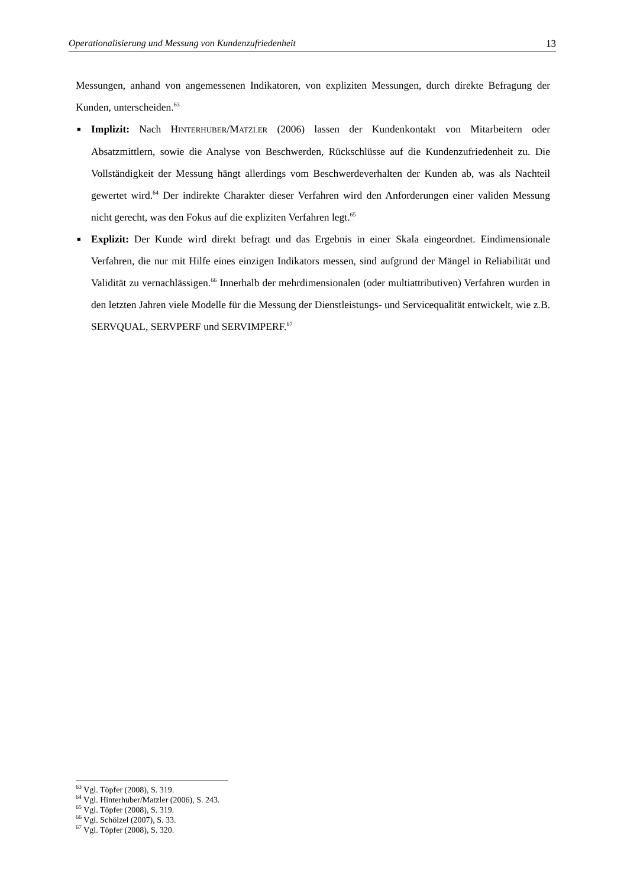Operationalisierung und Messung von Kundenzufriedenheit 13
Messungen, anhand von angemessenen Indikatoren, von expliziten Messungen, durch direkte Befragung der Kunden, unterscheiden.<sup>63</sup>
■ Implizit: Nach HINTERHUBER/MATZLER (2006) lassen der Kundenkontakt von Mitarbeitern oder Absatzmittlern, sowie die Analyse von Beschwerden, Rückschlüsse auf die Kundenzufriedenheit zu. Die Vollständigkeit der Messung hängt allerdings vom Beschwerdeverhalten der Kunden ab, was als Nachteil gewertet wird.<sup>64</sup> Der indirekte Charakter dieser Verfahren wird den Anforderungen einer validen Messung nicht gerecht, was den Fokus auf die expliziten Verfahren legt.<sup>65</sup>
■ Explizit: Der Kunde wird direkt befragt und das Ergebnis in einer Skala eingeordnet. Eindimensionale Verfahren, die nur mit Hilfe eines einzigen Indikators messen, sind aufgrund der Mängel in Reliabilität und Validität zu vernachlässigen.<sup>66</sup> Innerhalb der mehrdimensionalen (oder multiattributiven) Verfahren wurden in den letzten Jahren viele Modelle für die Messung der Dienstleistungs- und Servicequalität entwickelt, wie z.B. SERVQUAL, SERVPERF und SERVIMPERF.<sup>67</sup>
<sup>63</sup> Vgl. Töpfer (2008), S. 319.
<sup>64</sup> Vgl. Hinterhuber/Matzler (2006), S. 243.
<sup>65</sup> Vgl. Töpfer (2008), S. 319.
<sup>66</sup> Vgl. Schölzel (2007), S. 33.
<sup>67</sup> Vgl. Töpfer (2008), S. 320.